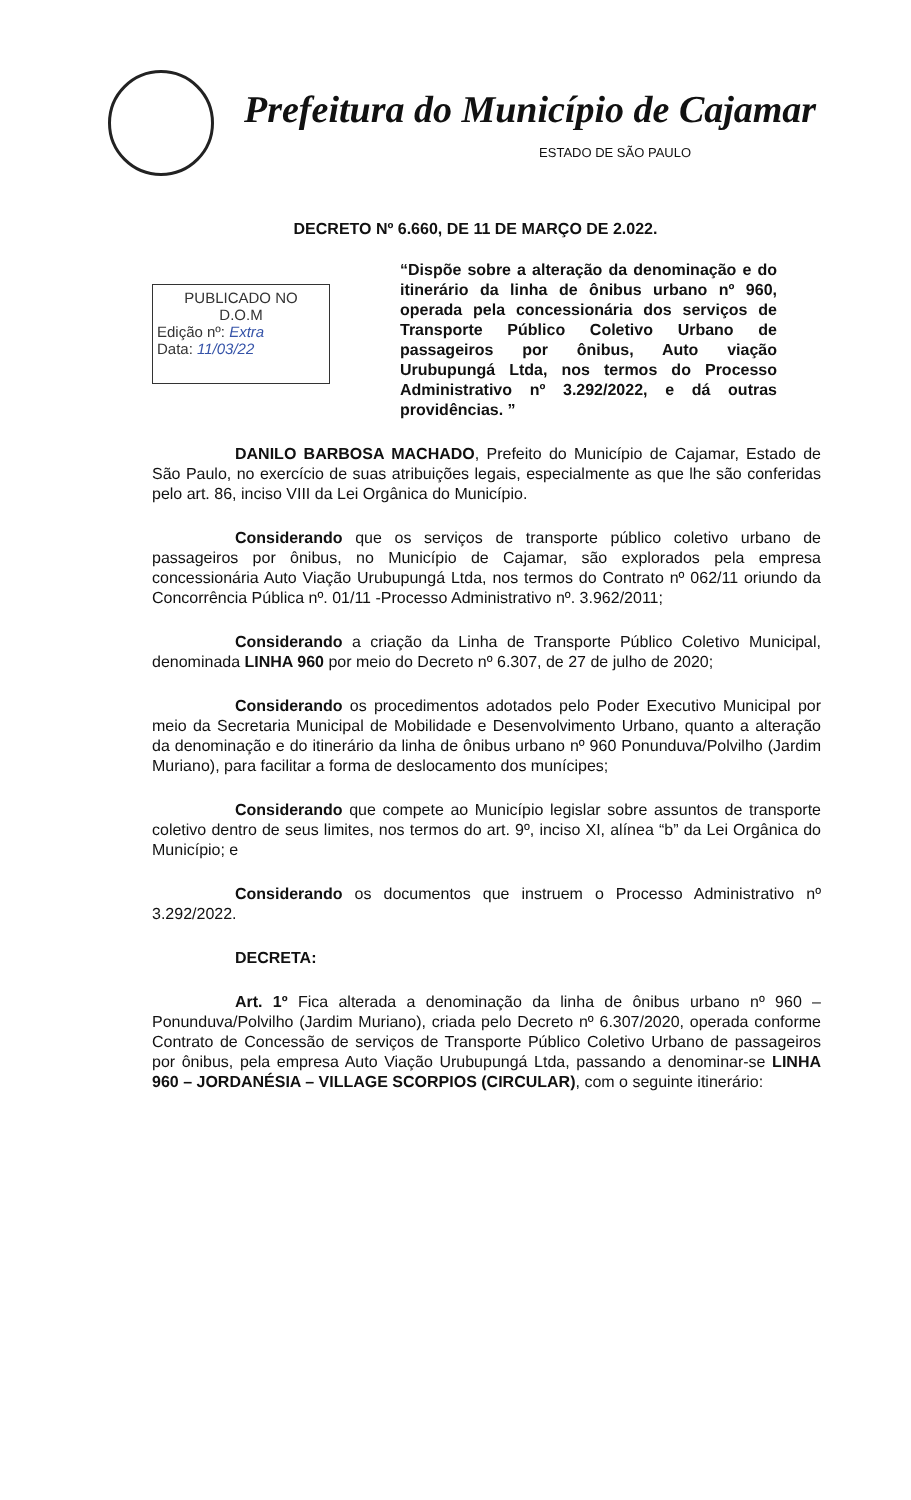Prefeitura do Município de Cajamar
ESTADO DE SÃO PAULO
DECRETO Nº 6.660, DE 11 DE MARÇO DE 2.022.
PUBLICADO NO
D.O.M
Edição nº: Extra
Data: 11/03/22
“Dispõe sobre a alteração da denominação e do itinerário da linha de ônibus urbano nº 960, operada pela concessionária dos serviços de Transporte Público Coletivo Urbano de passageiros por ônibus, Auto viação Urubupungá Ltda, nos termos do Processo Administrativo nº 3.292/2022, e dá outras providências. ”
DANILO BARBOSA MACHADO, Prefeito do Município de Cajamar, Estado de São Paulo, no exercício de suas atribuições legais, especialmente as que lhe são conferidas pelo art. 86, inciso VIII da Lei Orgânica do Município.
Considerando que os serviços de transporte público coletivo urbano de passageiros por ônibus, no Município de Cajamar, são explorados pela empresa concessionária Auto Viação Urubupungá Ltda, nos termos do Contrato nº 062/11 oriundo da Concorrência Pública nº. 01/11 -Processo Administrativo nº. 3.962/2011;
Considerando a criação da Linha de Transporte Público Coletivo Municipal, denominada LINHA 960 por meio do Decreto nº 6.307, de 27 de julho de 2020;
Considerando os procedimentos adotados pelo Poder Executivo Municipal por meio da Secretaria Municipal de Mobilidade e Desenvolvimento Urbano, quanto a alteração da denominação e do itinerário da linha de ônibus urbano nº 960 Ponunduva/Polvilho (Jardim Muriano), para facilitar a forma de deslocamento dos munícipes;
Considerando que compete ao Município legislar sobre assuntos de transporte coletivo dentro de seus limites, nos termos do art. 9º, inciso XI, alínea “b” da Lei Orgânica do Município; e
Considerando os documentos que instruem o Processo Administrativo nº 3.292/2022.
DECRETA:
Art. 1º Fica alterada a denominação da linha de ônibus urbano nº 960 – Ponunduva/Polvilho (Jardim Muriano), criada pelo Decreto nº 6.307/2020, operada conforme Contrato de Concessão de serviços de Transporte Público Coletivo Urbano de passageiros por ônibus, pela empresa Auto Viação Urubupungá Ltda, passando a denominar-se LINHA 960 – JORDANÉSIA – VILLAGE SCORPIOS (CIRCULAR), com o seguinte itinerário: